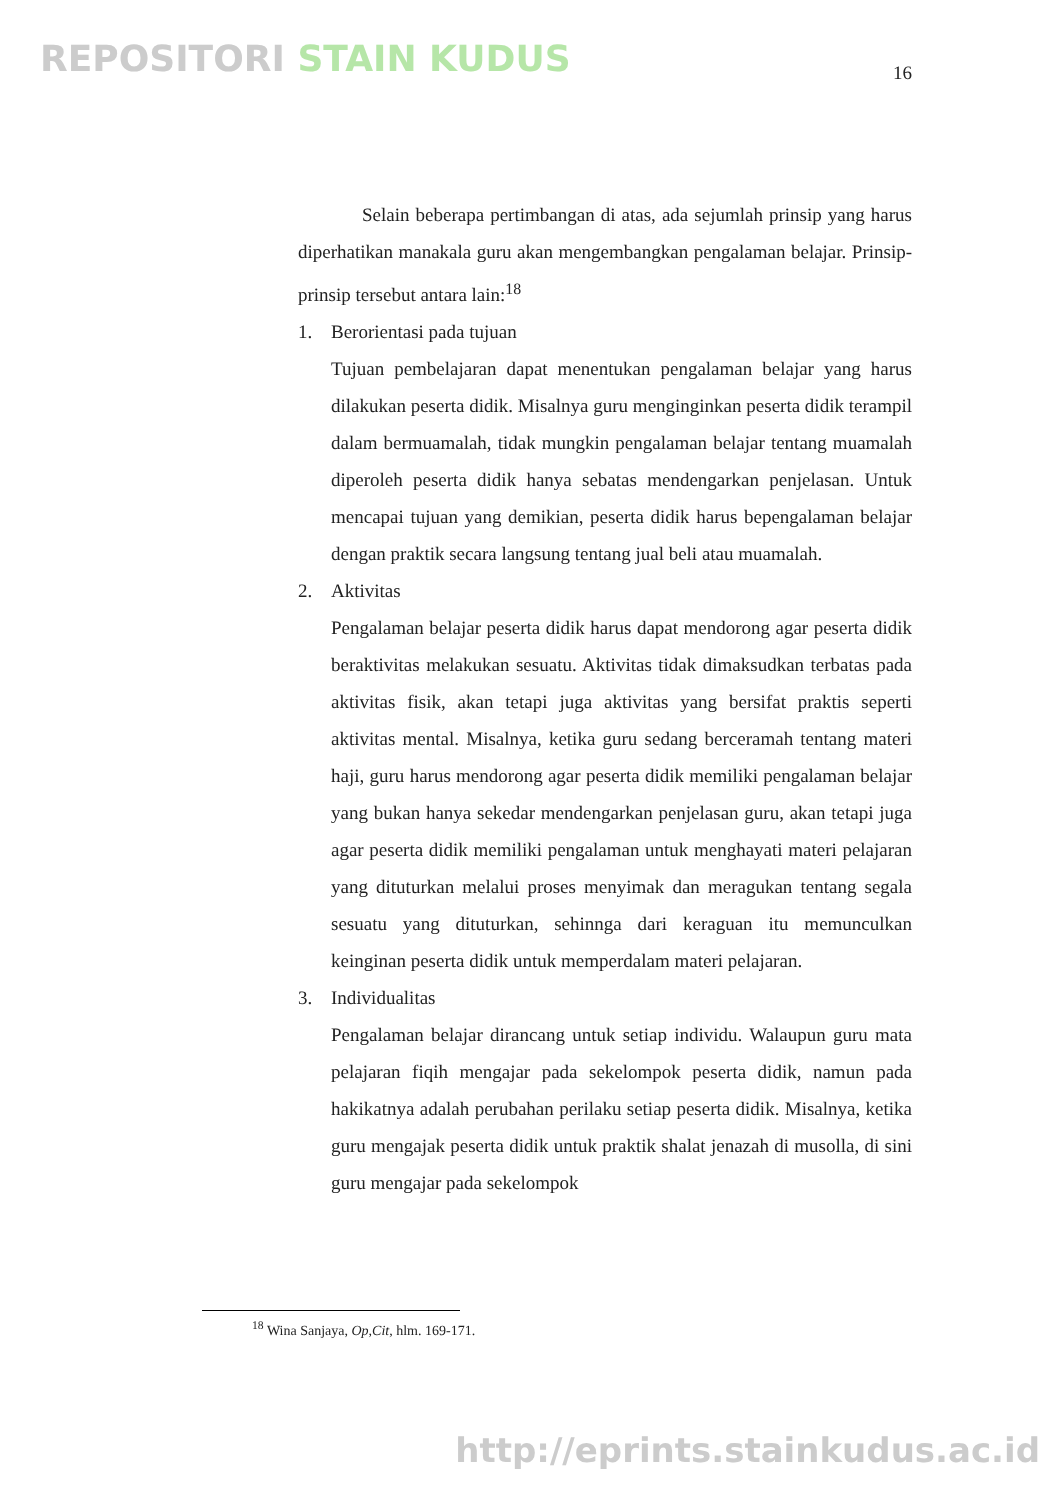REPOSITORI STAIN KUDUS 16
Selain beberapa pertimbangan di atas, ada sejumlah prinsip yang harus diperhatikan manakala guru akan mengembangkan pengalaman belajar. Prinsip-prinsip tersebut antara lain:<sup>18</sup>
1. Berorientasi pada tujuan
Tujuan pembelajaran dapat menentukan pengalaman belajar yang harus dilakukan peserta didik. Misalnya guru menginginkan peserta didik terampil dalam bermuamalah, tidak mungkin pengalaman belajar tentang muamalah diperoleh peserta didik hanya sebatas mendengarkan penjelasan. Untuk mencapai tujuan yang demikian, peserta didik harus bepengalaman belajar dengan praktik secara langsung tentang jual beli atau muamalah.
2. Aktivitas
Pengalaman belajar peserta didik harus dapat mendorong agar peserta didik beraktivitas melakukan sesuatu. Aktivitas tidak dimaksudkan terbatas pada aktivitas fisik, akan tetapi juga aktivitas yang bersifat praktis seperti aktivitas mental. Misalnya, ketika guru sedang berceramah tentang materi haji, guru harus mendorong agar peserta didik memiliki pengalaman belajar yang bukan hanya sekedar mendengarkan penjelasan guru, akan tetapi juga agar peserta didik memiliki pengalaman untuk menghayati materi pelajaran yang dituturkan melalui proses menyimak dan meragukan tentang segala sesuatu yang dituturkan, sehinnga dari keraguan itu memunculkan keinginan peserta didik untuk memperdalam materi pelajaran.
3. Individualitas
Pengalaman belajar dirancang untuk setiap individu. Walaupun guru mata pelajaran fiqih mengajar pada sekelompok peserta didik, namun pada hakikatnya adalah perubahan perilaku setiap peserta didik. Misalnya, ketika guru mengajak peserta didik untuk praktik shalat jenazah di musolla, di sini guru mengajar pada sekelompok
<sup>18</sup> Wina Sanjaya, Op,Cit, hlm. 169-171.
http://eprints.stainkudus.ac.id